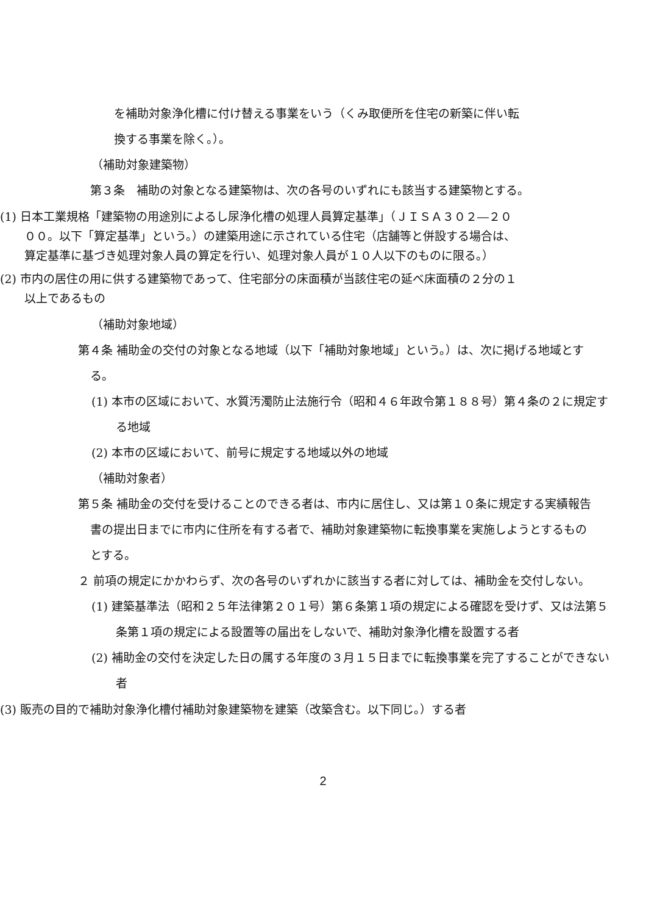を補助対象浄化槽に付け替える事業をいう（くみ取便所を住宅の新築に伴い転
換する事業を除く。）。
（補助対象建築物）
第３条　補助の対象となる建築物は、次の各号のいずれにも該当する建築物とする。
(1) 日本工業規格「建築物の用途別によるし尿浄化槽の処理人員算定基準」（ＪＩＳＡ３０２―２０００。以下「算定基準」という。）の建築用途に示されている住宅（店舗等と併設する場合は、算定基準に基づき処理対象人員の算定を行い、処理対象人員が１０人以下のものに限る。）
(2) 市内の居住の用に供する建築物であって、住宅部分の床面積が当該住宅の延べ床面積の２分の１以上であるもの
（補助対象地域）
第４条 補助金の交付の対象となる地域（以下「補助対象地域」という。）は、次に掲げる地域とする。
(1) 本市の区域において、水質汚濁防止法施行令（昭和４６年政令第１８８号）第４条の２に規定する地域
(2) 本市の区域において、前号に規定する地域以外の地域
（補助対象者）
第５条 補助金の交付を受けることのできる者は、市内に居住し、又は第１０条に規定する実績報告書の提出日までに市内に住所を有する者で、補助対象建築物に転換事業を実施しようとするものとする。
２ 前項の規定にかかわらず、次の各号のいずれかに該当する者に対しては、補助金を交付しない。
(1) 建築基準法（昭和２５年法律第２０１号）第６条第１項の規定による確認を受けず、又は法第５条第１項の規定による設置等の届出をしないで、補助対象浄化槽を設置する者
(2) 補助金の交付を決定した日の属する年度の３月１５日までに転換事業を完了することができない者
(3) 販売の目的で補助対象浄化槽付補助対象建築物を建築（改築含む。以下同じ。）する者
2